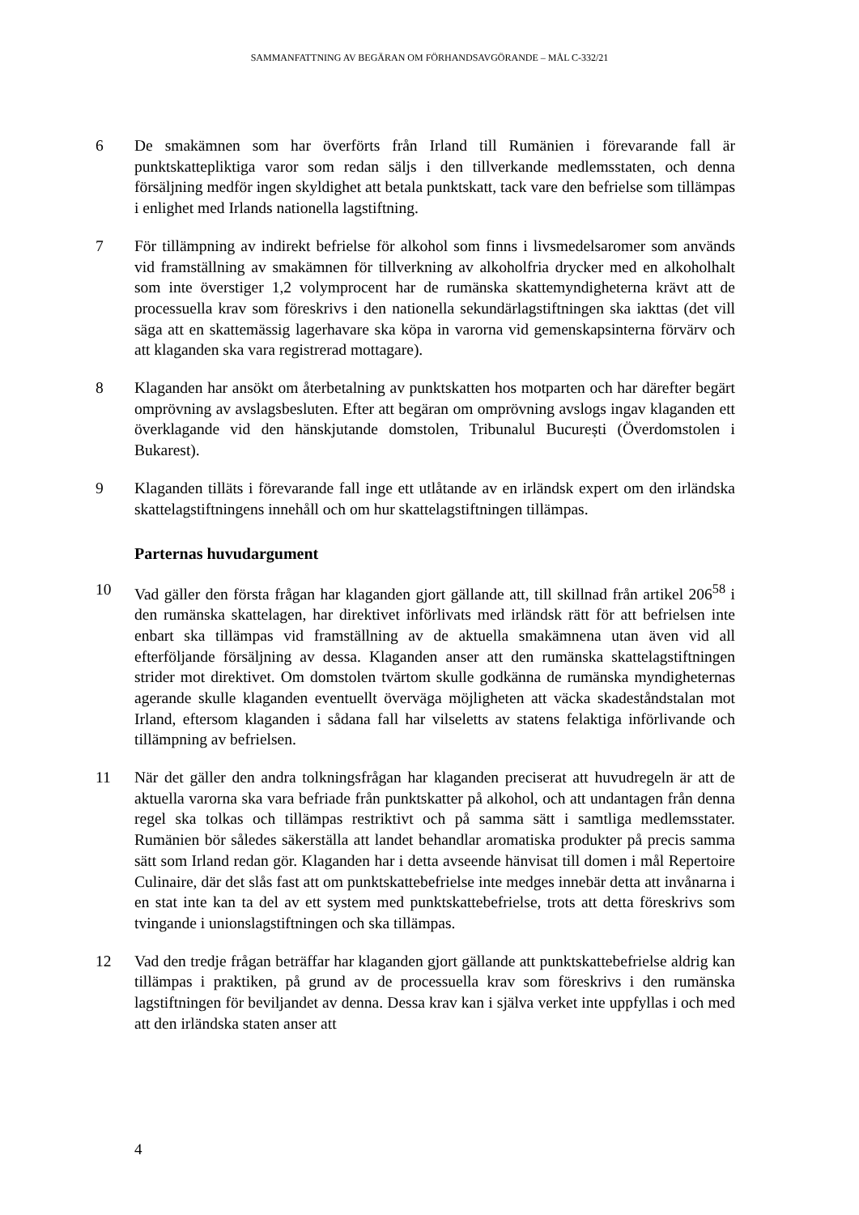SAMMANFATTNING AV BEGÄRAN OM FÖRHANDSAVGÖRANDE – MÅL C-332/21
6 De smakämnen som har överförts från Irland till Rumänien i förevarande fall är punktskattepliktiga varor som redan säljs i den tillverkande medlemsstaten, och denna försäljning medför ingen skyldighet att betala punktskatt, tack vare den befrielse som tillämpas i enlighet med Irlands nationella lagstiftning.
7 För tillämpning av indirekt befrielse för alkohol som finns i livsmedelsaromer som används vid framställning av smakämnen för tillverkning av alkoholfria drycker med en alkoholhalt som inte överstiger 1,2 volymprocent har de rumänska skattemyndigheterna krävt att de processuella krav som föreskrivs i den nationella sekundärlagstiftningen ska iakttas (det vill säga att en skattemässig lagerhavare ska köpa in varorna vid gemenskapsinterna förvärv och att klaganden ska vara registrerad mottagare).
8 Klaganden har ansökt om återbetalning av punktskatten hos motparten och har därefter begärt omprövning av avslagsbesluten. Efter att begäran om omprövning avslogs ingav klaganden ett överklagande vid den hänskjutande domstolen, Tribunalul București (Överdomstolen i Bukarest).
9 Klaganden tilläts i förevarande fall inge ett utlåtande av en irländsk expert om den irländska skattelagstiftningens innehåll och om hur skattelagstiftningen tillämpas.
Parternas huvudargument
10 Vad gäller den första frågan har klaganden gjort gällande att, till skillnad från artikel 206<sup>58</sup> i den rumänska skattelagen, har direktivet införlivats med irländsk rätt för att befrielsen inte enbart ska tillämpas vid framställning av de aktuella smakämnena utan även vid all efterföljande försäljning av dessa. Klaganden anser att den rumänska skattelagstiftningen strider mot direktivet. Om domstolen tvärtom skulle godkänna de rumänska myndigheternas agerande skulle klaganden eventuellt överväga möjligheten att väcka skadeståndstalan mot Irland, eftersom klaganden i sådana fall har vilseletts av statens felaktiga införlivande och tillämpning av befrielsen.
11 När det gäller den andra tolkningsfrågan har klaganden preciserat att huvudregeln är att de aktuella varorna ska vara befriade från punktskatter på alkohol, och att undantagen från denna regel ska tolkas och tillämpas restriktivt och på samma sätt i samtliga medlemsstater. Rumänien bör således säkerställa att landet behandlar aromatiska produkter på precis samma sätt som Irland redan gör. Klaganden har i detta avseende hänvisat till domen i mål Repertoire Culinaire, där det slås fast att om punktskattebefrielse inte medges innebär detta att invånarna i en stat inte kan ta del av ett system med punktskattebefrielse, trots att detta föreskrivs som tvingande i unionslagstiftningen och ska tillämpas.
12 Vad den tredje frågan beträffar har klaganden gjort gällande att punktskattebefrielse aldrig kan tillämpas i praktiken, på grund av de processuella krav som föreskrivs i den rumänska lagstiftningen för beviljandet av denna. Dessa krav kan i själva verket inte uppfyllas i och med att den irländska staten anser att
4